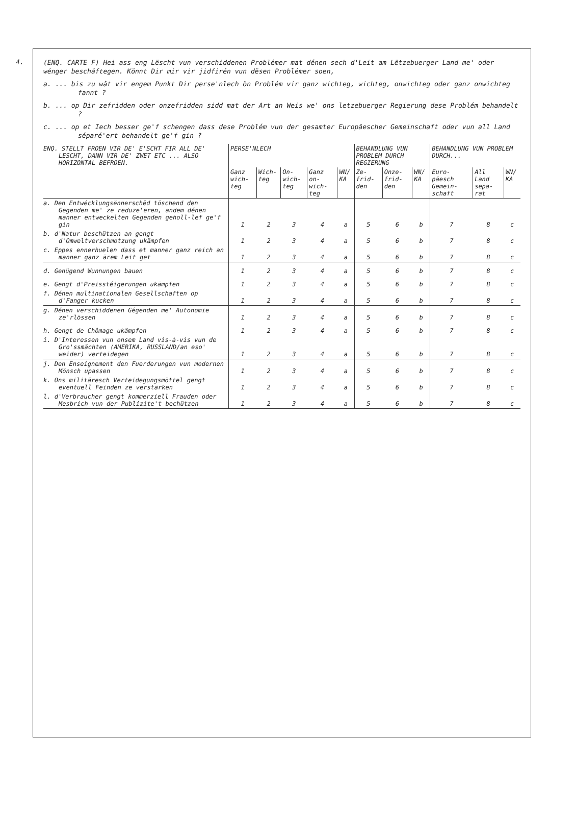4.
(ENQ. CARTE F) Hei ass eng Lëscht vun verschiddenen Problémer mat dénen sech d'Leit am Lëtzebuerger Land me' oder wénger beschäftegen. Könnt Dir mir vir jidfirén vun dësen Problémer soen,
a. ... bis zu wât vir engem Punkt Dir perse'nlech ön Problém vir ganz wichteg, wichteg, onwichteg oder ganz onwichteg fannt ?
b. ... op Dir zefridden oder onzefridden sidd mat der Art an Weis we' ons letzebuerger Regierung dese Problém behandelt ?
c. ... op et Iech besser ge'f schengen dass dese Problém vun der gesamter Europäescher Gemeinschaft oder vun all Land séparé'ert behandelt ge'f gin ?
| ENQ. STELLT FROEN VIR DE' E'SCHT FIR ALL DE' LESCHT, DANN VIR DE' ZWET ETC ... ALSO HORIZONTAL BEFROEN. | PERSE'NLECH | | | | | BEHANDLUNG VUN PROBLEM DURCH REGIERUNG | | | BEHANDLUNG VUN PROBLEM DURCH... | | |
| | Ganz wich-teg | Wich-teg | On-wich-teg | Ganz on-wich-teg | WN/ KA | Ze-frid-den | Onze-frid-den | WN/ KA | Euro-päesch Gemein-schaft | All Land sepa-rat | WN/ KA |
| a. Den Entwécklungsënnerschëd töschend den Gegenden me' ze reduze'eren, andem dénen manner entweckelten Gegenden geholl-lef ge'f gin | 1 | 2 | 3 | 4 | a | 5 | 6 | b | 7 | 8 | c |
| b. d'Natur beschützen an gengt d'Omweltverschmotzung ukämpfen | 1 | 2 | 3 | 4 | a | 5 | 6 | b | 7 | 8 | c |
| c. Eppes ennerhuelen dass et manner ganz reich an manner ganz ärem Leit get | 1 | 2 | 3 | 4 | a | 5 | 6 | b | 7 | 8 | c |
| d. Genügend Wunnungen bauen | 1 | 2 | 3 | 4 | a | 5 | 6 | b | 7 | 8 | c |
| e. Gengt d'Preisstéigerungen ukämpfen | 1 | 2 | 3 | 4 | a | 5 | 6 | b | 7 | 8 | c |
| f. Dénen multinationalen Gesellschaften op d'Fanger kucken | 1 | 2 | 3 | 4 | a | 5 | 6 | b | 7 | 8 | c |
| g. Dénen verschiddenen Gégenden me' Autonomie ze'rlössen | 1 | 2 | 3 | 4 | a | 5 | 6 | b | 7 | 8 | c |
| h. Gengt de Chômage ukämpfen | 1 | 2 | 3 | 4 | a | 5 | 6 | b | 7 | 8 | c |
| i. D'Interessen vun onsem Land vis-à-vis vun de Gro'ssmächten (AMERIKA, RUSSLAND/an eso' weider) verteidegen | 1 | 2 | 3 | 4 | a | 5 | 6 | b | 7 | 8 | c |
| j. Den Enseignement den Fuerderungen vun modernen Mönsch upassen | 1 | 2 | 3 | 4 | a | 5 | 6 | b | 7 | 8 | c |
| k. Ons militäresch Verteidegungsmöttel gengt eventuell Feinden ze verstärken | 1 | 2 | 3 | 4 | a | 5 | 6 | b | 7 | 8 | c |
| l. d'Verbraucher gengt kommerziell Frauden oder Mesbrich vun der Publizite't bechützen | 1 | 2 | 3 | 4 | a | 5 | 6 | b | 7 | 8 | c |